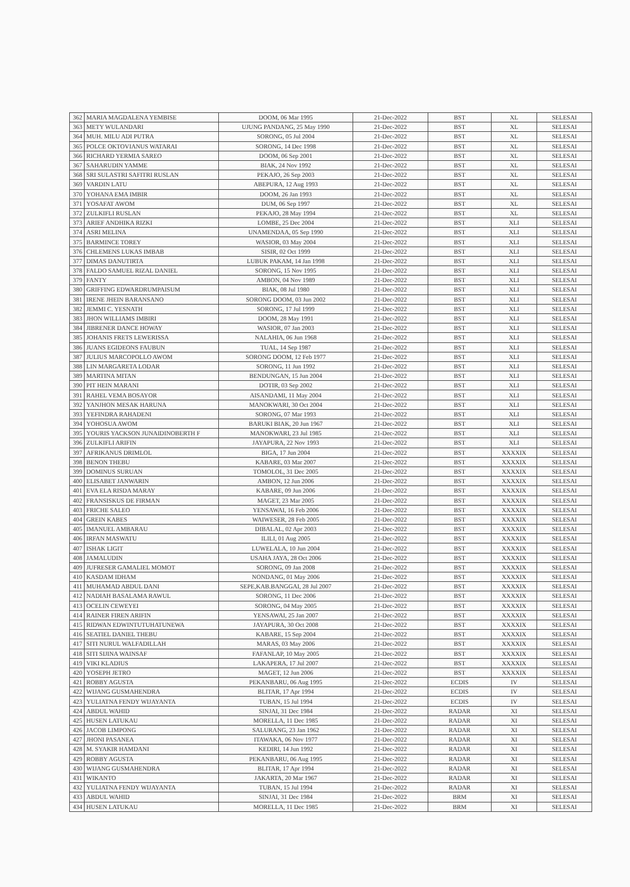| 362 | MARIA MAGDALENA YEMBISE | DOOM, 06 Mar 1995 | 21-Dec-2022 | BST | XL | SELESAI |
| 363 | METY WULANDARI | UJUNG PANDANG, 25 May 1990 | 21-Dec-2022 | BST | XL | SELESAI |
| 364 | MUH. MILU ADI PUTRA | SORONG, 05 Jul 2004 | 21-Dec-2022 | BST | XL | SELESAI |
| 365 | POLCE OKTOVIANUS WATARAI | SORONG, 14 Dec 1998 | 21-Dec-2022 | BST | XL | SELESAI |
| 366 | RICHARD YERMIA SAREO | DOOM, 06 Sep 2001 | 21-Dec-2022 | BST | XL | SELESAI |
| 367 | SAHARUDIN YAMME | BIAK, 24 Nov 1992 | 21-Dec-2022 | BST | XL | SELESAI |
| 368 | SRI SULASTRI SAFITRI RUSLAN | PEKAJO, 26 Sep 2003 | 21-Dec-2022 | BST | XL | SELESAI |
| 369 | VARDIN LATU | ABEPURA, 12 Aug 1993 | 21-Dec-2022 | BST | XL | SELESAI |
| 370 | YOHANA EMA IMBIR | DOOM, 26 Jan 1993 | 21-Dec-2022 | BST | XL | SELESAI |
| 371 | YOSAFAT AWOM | DUM, 06 Sep 1997 | 21-Dec-2022 | BST | XL | SELESAI |
| 372 | ZULKIFLI RUSLAN | PEKAJO, 28 May 1994 | 21-Dec-2022 | BST | XL | SELESAI |
| 373 | ARIEF ANDHIKA RIZKI | LOMBE, 25 Dec 2004 | 21-Dec-2022 | BST | XLI | SELESAI |
| 374 | ASRI MELINA | UNAMENDAA, 05 Sep 1990 | 21-Dec-2022 | BST | XLI | SELESAI |
| 375 | BARMINCE TOREY | WASIOR, 03 May 2004 | 21-Dec-2022 | BST | XLI | SELESAI |
| 376 | CHLEMENS LUKAS IMBAB | SISIR, 02 Oct 1999 | 21-Dec-2022 | BST | XLI | SELESAI |
| 377 | DIMAS DANUTIRTA | LUBUK PAKAM, 14 Jan 1998 | 21-Dec-2022 | BST | XLI | SELESAI |
| 378 | FALDO SAMUEL RIZAL DANIEL | SORONG, 15 Nov 1995 | 21-Dec-2022 | BST | XLI | SELESAI |
| 379 | FANTY | AMBON, 04 Nov 1989 | 21-Dec-2022 | BST | XLI | SELESAI |
| 380 | GRIFFING EDWARDRUMPAISUM | BIAK, 08 Jul 1980 | 21-Dec-2022 | BST | XLI | SELESAI |
| 381 | IRENE JHEIN BARANSANO | SORONG DOOM, 03 Jun 2002 | 21-Dec-2022 | BST | XLI | SELESAI |
| 382 | JEMMI C. YESNATH | SORONG, 17 Jul 1999 | 21-Dec-2022 | BST | XLI | SELESAI |
| 383 | JHON WILLIAMS IMBIRI | DOOM, 28 May 1991 | 21-Dec-2022 | BST | XLI | SELESAI |
| 384 | JIBRENER DANCE HOWAY | WASIOR, 07 Jan 2003 | 21-Dec-2022 | BST | XLI | SELESAI |
| 385 | JOHANIS FRETS LEWERISSA | NALAHIA, 06 Jun 1968 | 21-Dec-2022 | BST | XLI | SELESAI |
| 386 | JUANS EGIDEONS FAUBUN | TUAL, 14 Sep 1987 | 21-Dec-2022 | BST | XLI | SELESAI |
| 387 | JULIUS MARCOPOLLO AWOM | SORONG DOOM, 12 Feb 1977 | 21-Dec-2022 | BST | XLI | SELESAI |
| 388 | LIN MARGARETA LODAR | SORONG, 11 Jun 1992 | 21-Dec-2022 | BST | XLI | SELESAI |
| 389 | MARTINA MITAN | BENDUNGAN, 15 Jun 2004 | 21-Dec-2022 | BST | XLI | SELESAI |
| 390 | PIT HEIN MARANI | DOTIR, 03 Sep 2002 | 21-Dec-2022 | BST | XLI | SELESAI |
| 391 | RAHEL VEMA BOSAYOR | AISANDAMI, 11 May 2004 | 21-Dec-2022 | BST | XLI | SELESAI |
| 392 | YANJHON MESAK HARUNA | MANOKWARI, 30 Oct 2004 | 21-Dec-2022 | BST | XLI | SELESAI |
| 393 | YEFINDRA RAHADENI | SORONG, 07 Mar 1993 | 21-Dec-2022 | BST | XLI | SELESAI |
| 394 | YOHOSUA AWOM | BARUKI BIAK, 20 Jun 1967 | 21-Dec-2022 | BST | XLI | SELESAI |
| 395 | YOURIS YACKSON JUNAIDINOBERTH F | MANOKWARI, 23 Jul 1985 | 21-Dec-2022 | BST | XLI | SELESAI |
| 396 | ZULKIFLI ARIFIN | JAYAPURA, 22 Nov 1993 | 21-Dec-2022 | BST | XLI | SELESAI |
| 397 | AFRIKANUS DRIMLOL | BIGA, 17 Jun 2004 | 21-Dec-2022 | BST | XXXXIX | SELESAI |
| 398 | BENON THEBU | KABARE, 03 Mar 2007 | 21-Dec-2022 | BST | XXXXIX | SELESAI |
| 399 | DOMINUS SURUAN | TOMOLOL, 31 Dec 2005 | 21-Dec-2022 | BST | XXXXIX | SELESAI |
| 400 | ELISABET JANWARIN | AMBON, 12 Jun 2006 | 21-Dec-2022 | BST | XXXXIX | SELESAI |
| 401 | EVA ELA RISDA MARAY | KABARE, 09 Jun 2006 | 21-Dec-2022 | BST | XXXXIX | SELESAI |
| 402 | FRANSISKUS DE FIRMAN | MAGET, 23 Mar 2005 | 21-Dec-2022 | BST | XXXXIX | SELESAI |
| 403 | FRICHE SALEO | YENSAWAI, 16 Feb 2006 | 21-Dec-2022 | BST | XXXXIX | SELESAI |
| 404 | GREIN KABES | WAIWESER, 28 Feb 2005 | 21-Dec-2022 | BST | XXXXIX | SELESAI |
| 405 | IMANUEL AMBARAU | DIBALAL, 02 Apr 2003 | 21-Dec-2022 | BST | XXXXIX | SELESAI |
| 406 | IRFAN MASWATU | ILILI, 01 Aug 2005 | 21-Dec-2022 | BST | XXXXIX | SELESAI |
| 407 | ISHAK LIGIT | LUWELALA, 10 Jun 2004 | 21-Dec-2022 | BST | XXXXIX | SELESAI |
| 408 | JAMALUDIN | USAHA JAYA, 28 Oct 2006 | 21-Dec-2022 | BST | XXXXIX | SELESAI |
| 409 | JUFRESER GAMALIEL MOMOT | SORONG, 09 Jan 2008 | 21-Dec-2022 | BST | XXXXIX | SELESAI |
| 410 | KASDAM IDHAM | NONDANG, 01 May 2006 | 21-Dec-2022 | BST | XXXXIX | SELESAI |
| 411 | MUHAMAD ABDUL DANI | SEPE,KAB.BANGGAI, 28 Jul 2007 | 21-Dec-2022 | BST | XXXXIX | SELESAI |
| 412 | NADIAH BASALAMA RAWUL | SORONG, 11 Dec 2006 | 21-Dec-2022 | BST | XXXXIX | SELESAI |
| 413 | OCELIN CEWEYEI | SORONG, 04 May 2005 | 21-Dec-2022 | BST | XXXXIX | SELESAI |
| 414 | RAINER FIREN ARIFIN | YENSAWAI, 25 Jan 2007 | 21-Dec-2022 | BST | XXXXIX | SELESAI |
| 415 | RIDWAN EDWINTUTUHATUNEWA | JAYAPURA, 30 Oct 2008 | 21-Dec-2022 | BST | XXXXIX | SELESAI |
| 416 | SEATIEL DANIEL THEBU | KABARE, 15 Sep 2004 | 21-Dec-2022 | BST | XXXXIX | SELESAI |
| 417 | SITI NURUL WALFADILLAH | MARAS, 03 May 2006 | 21-Dec-2022 | BST | XXXXIX | SELESAI |
| 418 | SITI SIJINA WAINSAF | FAFANLAP, 10 May 2005 | 21-Dec-2022 | BST | XXXXIX | SELESAI |
| 419 | VIKI KLADIUS | LAKAPERA, 17 Jul 2007 | 21-Dec-2022 | BST | XXXXIX | SELESAI |
| 420 | YOSEPH JETRO | MAGET, 12 Jun 2006 | 21-Dec-2022 | BST | XXXXIX | SELESAI |
| 421 | ROBBY AGUSTA | PEKANBARU, 06 Aug 1995 | 21-Dec-2022 | ECDIS | IV | SELESAI |
| 422 | WIJANG GUSMAHENDRA | BLITAR, 17 Apr 1994 | 21-Dec-2022 | ECDIS | IV | SELESAI |
| 423 | YULIATNA FENDY WIJAYANTA | TUBAN, 15 Jul 1994 | 21-Dec-2022 | ECDIS | IV | SELESAI |
| 424 | ABDUL WAHID | SINJAI, 31 Dec 1984 | 21-Dec-2022 | RADAR | XI | SELESAI |
| 425 | HUSEN LATUKAU | MORELLA, 11 Dec 1985 | 21-Dec-2022 | RADAR | XI | SELESAI |
| 426 | JACOB LIMPONG | SALURANG, 23 Jan 1962 | 21-Dec-2022 | RADAR | XI | SELESAI |
| 427 | JHONI PASANEA | ITAWAKA, 06 Nov 1977 | 21-Dec-2022 | RADAR | XI | SELESAI |
| 428 | M. SYAKIR HAMDANI | KEDIRI, 14 Jun 1992 | 21-Dec-2022 | RADAR | XI | SELESAI |
| 429 | ROBBY AGUSTA | PEKANBARU, 06 Aug 1995 | 21-Dec-2022 | RADAR | XI | SELESAI |
| 430 | WIJANG GUSMAHENDRA | BLITAR, 17 Apr 1994 | 21-Dec-2022 | RADAR | XI | SELESAI |
| 431 | WIKANTO | JAKARTA, 20 Mar 1967 | 21-Dec-2022 | RADAR | XI | SELESAI |
| 432 | YULIATNA FENDY WIJAYANTA | TUBAN, 15 Jul 1994 | 21-Dec-2022 | RADAR | XI | SELESAI |
| 433 | ABDUL WAHID | SINJAI, 31 Dec 1984 | 21-Dec-2022 | BRM | XI | SELESAI |
| 434 | HUSEN LATUKAU | MORELLA, 11 Dec 1985 | 21-Dec-2022 | BRM | XI | SELESAI |